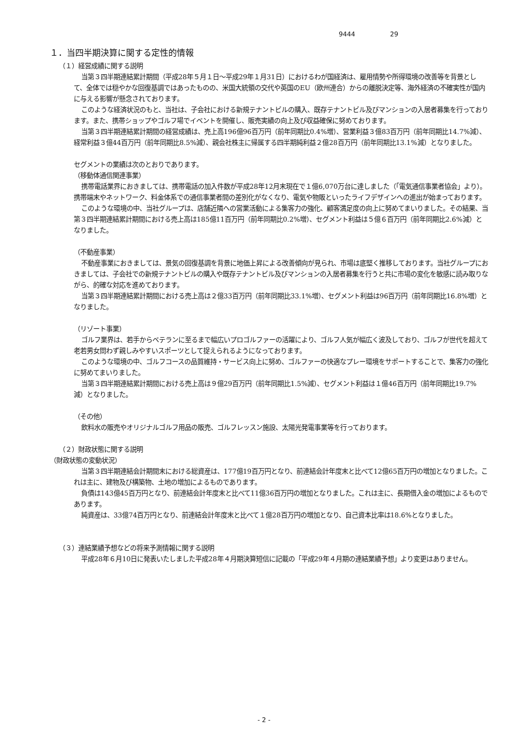9444 29
１．当四半期決算に関する定性的情報
（１）経営成績に関する説明
当第３四半期連結累計期間（平成28年５月１日～平成29年１月31日）におけるわが国経済は、雇用情勢や所得環境の改善等を背景として、全体では穏やかな回復基調ではあったものの、米国大統領の交代や英国のEU（欧州連合）からの離脱決定等、海外経済の不確実性が国内に与える影響が懸念されております。
このような経済状況のもと、当社は、子会社における新規テナントビルの購入、既存テナントビル及びマンションの入居者募集を行っております。また、携帯ショップやゴルフ場でイベントを開催し、販売実績の向上及び収益確保に努めております。
当第３四半期連結累計期間の経営成績は、売上高196億96百万円（前年同期比0.4%増）、営業利益３億83百万円（前年同期比14.7%減）、経常利益３億44百万円（前年同期比8.5%減）、親会社株主に帰属する四半期純利益２億28百万円（前年同期比13.1%減）となりました。
セグメントの業績は次のとおりであります。
（移動体通信関連事業）
携帯電話業界におきましては、携帯電話の加入件数が平成28年12月末現在で１億6,070万台に達しました（「電気通信事業者協会」より）。携帯端末やネットワーク、料金体系での通信事業者間の差別化がなくなり、電気や物販といったライフデザインへの進出が始まっております。
このような環境の中、当社グループは、店舗近隣への営業活動による集客力の強化、顧客満足度の向上に努めてまいりました。その結果、当第３四半期連結累計期間における売上高は185億11百万円（前年同期比0.2%増）、セグメント利益は５億６百万円（前年同期比2.6%減）となりました。
（不動産事業）
不動産事業におきましては、景気の回復基調を背景に地価上昇による改善傾向が見られ、市場は底堅く推移しております。当社グループにおきましては、子会社での新規テナントビルの購入や既存テナントビル及びマンションの入居者募集を行うと共に市場の変化を敏感に読み取りながら、的確な対応を進めております。
当第３四半期連結累計期間における売上高は２億33百万円（前年同期比33.1%増）、セグメント利益は96百万円（前年同期比16.8%増）となりました。
（リゾート事業）
ゴルフ業界は、若手からベテランに至るまで幅広いプロゴルファーの活躍により、ゴルフ人気が幅広く波及しており、ゴルフが世代を超えて老若男女問わず親しみやすいスポーツとして捉えられるようになっております。
このような環境の中、ゴルフコースの品質維持・サービス向上に努め、ゴルファーの快適なプレー環境をサポートすることで、集客力の強化に努めてまいりました。
当第３四半期連結累計期間における売上高は９億29百万円（前年同期比1.5%減）、セグメント利益は１億46百万円（前年同期比19.7%減）となりました。
（その他）
飲料水の販売やオリジナルゴルフ用品の販売、ゴルフレッスン施設、太陽光発電事業等を行っております。
（２）財政状態に関する説明
（財政状態の変動状況）
当第３四半期連結会計期間末における総資産は、177億19百万円となり、前連結会計年度末と比べて12億65百万円の増加となりました。これは主に、建物及び構築物、土地の増加によるものであります。
負債は143億45百万円となり、前連結会計年度末と比べて11億36百万円の増加となりました。これは主に、長期借入金の増加によるものであります。
純資産は、33億74百万円となり、前連結会計年度末と比べて１億28百万円の増加となり、自己資本比率は18.6%となりました。
（３）連結業績予想などの将来予測情報に関する説明
平成28年６月10日に発表いたしました平成28年４月期決算短信に記載の「平成29年４月期の連結業績予想」より変更はありません。
- 2 -